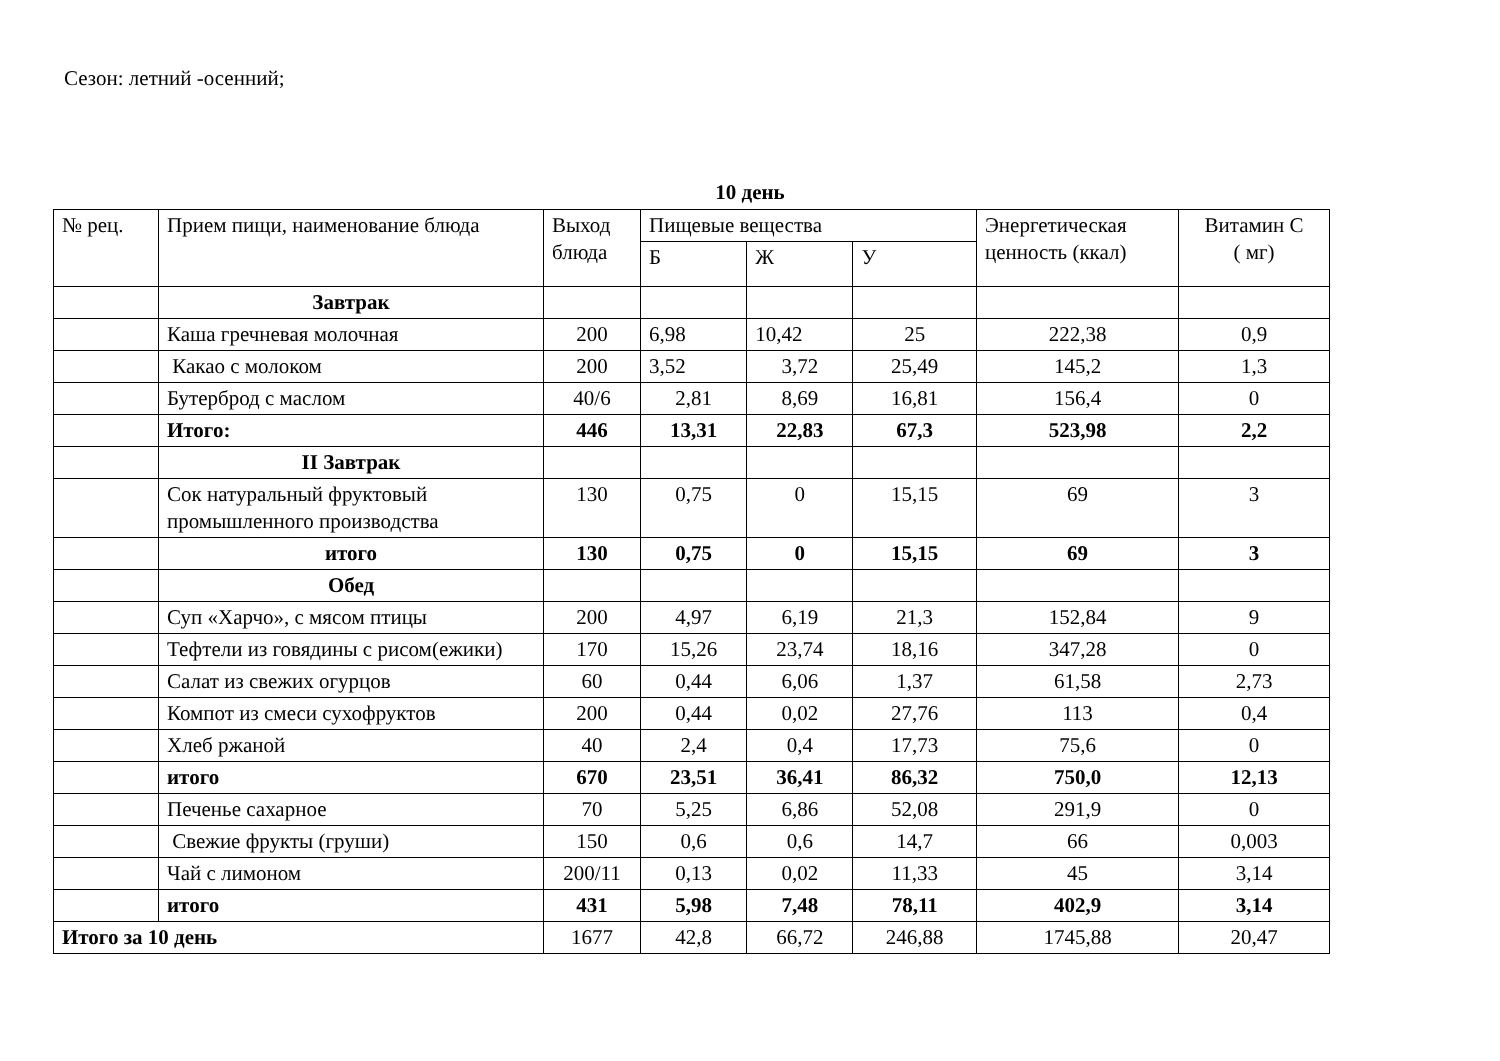Сезон: летний -осенний;
10 день
| № рец. | Прием пищи, наименование блюда | Выход блюда | Пищевые вещества | | | Энергетическая ценность (ккал) | Витамин С ( мг) |
| --- | --- | --- | --- | --- | --- | --- | --- |
| | | | Б | Ж | У | | |
| | Завтрак | | | | | | |
| | Каша гречневая молочная | 200 | 6,98 | 10,42 | 25 | 222,38 | 0,9 |
| | Какао с молоком | 200 | 3,52 | 3,72 | 25,49 | 145,2 | 1,3 |
| | Бутерброд с маслом | 40/6 | 2,81 | 8,69 | 16,81 | 156,4 | 0 |
| | Итого: | 446 | 13,31 | 22,83 | 67,3 | 523,98 | 2,2 |
| | II Завтрак | | | | | | |
| | Сок натуральный фруктовый промышленного производства | 130 | 0,75 | 0 | 15,15 | 69 | 3 |
| | итого | 130 | 0,75 | 0 | 15,15 | 69 | 3 |
| | Обед | | | | | | |
| | Суп «Харчо», с мясом птицы | 200 | 4,97 | 6,19 | 21,3 | 152,84 | 9 |
| | Тефтели из говядины с рисом(ежики) | 170 | 15,26 | 23,74 | 18,16 | 347,28 | 0 |
| | Салат из свежих огурцов | 60 | 0,44 | 6,06 | 1,37 | 61,58 | 2,73 |
| | Компот из смеси сухофруктов | 200 | 0,44 | 0,02 | 27,76 | 113 | 0,4 |
| | Хлеб ржаной | 40 | 2,4 | 0,4 | 17,73 | 75,6 | 0 |
| | итого | 670 | 23,51 | 36,41 | 86,32 | 750,0 | 12,13 |
| | Печенье сахарное | 70 | 5,25 | 6,86 | 52,08 | 291,9 | 0 |
| | Свежие фрукты (груши) | 150 | 0,6 | 0,6 | 14,7 | 66 | 0,003 |
| | Чай с лимоном | 200/11 | 0,13 | 0,02 | 11,33 | 45 | 3,14 |
| | итого | 431 | 5,98 | 7,48 | 78,11 | 402,9 | 3,14 |
| Итого за 10 день | | 1677 | 42,8 | 66,72 | 246,88 | 1745,88 | 20,47 |